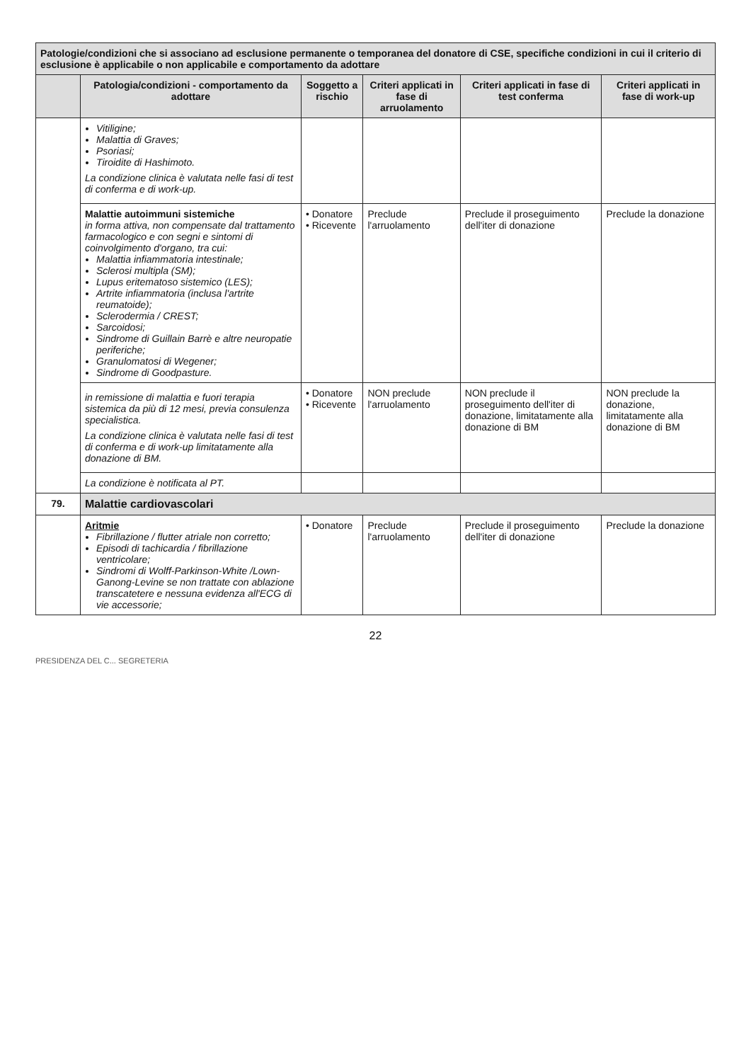| Patologie/condizioni che si associano ad esclusione permanente o temporanea del donatore di CSE, specifiche condizioni in cui il criterio di esclusione è applicabile o non applicabile e comportamento da adottare | | | | | |
| | Patologia/condizioni - comportamento da adottare | Soggetto a rischio | Criteri applicati in fase di arruolamento | Criteri applicati in fase di test conferma | Criteri applicati in fase di work-up |
| | Vitiligine; Malattia di Graves; Psoriasi; Tiroidite di Hashimoto. La condizione clinica è valutata nelle fasi di test di conferma e di work-up. | | | | |
| | Malattie autoimmuni sistemiche in forma attiva, non compensate dal trattamento farmacologico e con segni e sintomi di coinvolgimento d'organo, tra cui: Malattia infiammatoria intestinale; Sclerosi multipla (SM); Lupus eritematoso sistemico (LES); Artrite infiammatoria (inclusa l'artrite reumatoide); Sclerodermia / CREST; Sarcoidosi; Sindrome di Guillain Barrè e altre neuropatie periferiche; Granulomatosi di Wegener; Sindrome di Goodpasture. | • Donatore • Ricevente | Preclude l'arruolamento | Preclude il proseguimento dell'iter di donazione | Preclude la donazione |
| | in remissione di malattia e fuori terapia sistemica da più di 12 mesi, previa consulenza specialistica. La condizione clinica è valutata nelle fasi di test di conferma e di work-up limitatamente alla donazione di BM. | • Donatore • Ricevente | NON preclude l'arruolamento | NON preclude il proseguimento dell'iter di donazione, limitatamente alla donazione di BM | NON preclude la donazione, limitatamente alla donazione di BM |
| | La condizione è notificata al PT. | | | | |
| 79. | Malattie cardiovascolari | | | | |
| | Aritmie Fibrillazione / flutter atriale non corretto; Episodi di tachicardia / fibrillazione ventricolare; Sindromi di Wolff-Parkinson-White /Lown-Ganong-Levine se non trattate con ablazione transcatetere e nessuna evidenza all'ECG di vie accessorie; | • Donatore | Preclude l'arruolamento | Preclude il proseguimento dell'iter di donazione | Preclude la donazione |
22
PRESIDENZA DEL C... SEGRETERIA